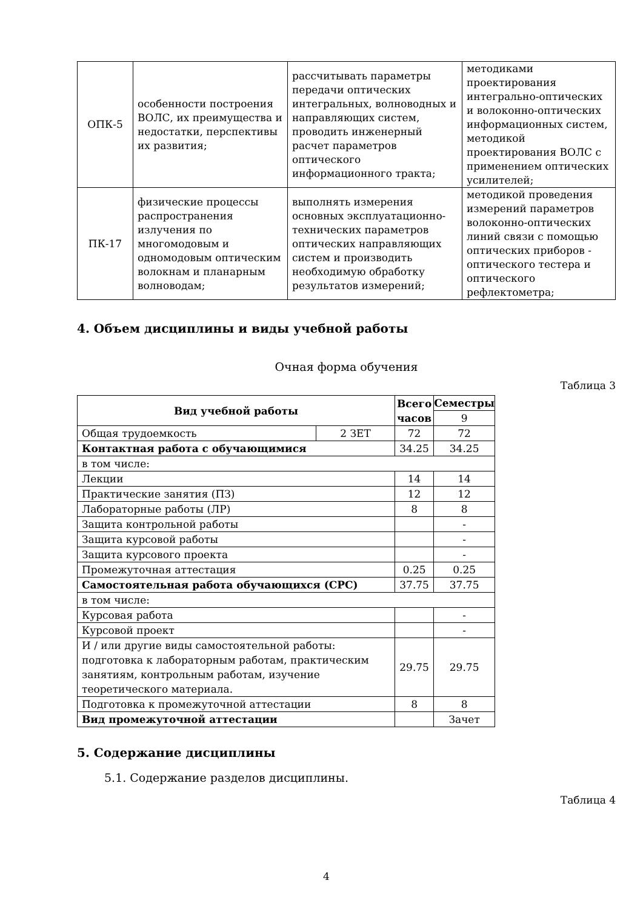| ОПК-5 | особенности построения ВОЛС, их преимущества и недостатки, перспективы их развития; | рассчитывать параметры передачи оптических интегральных, волноводных и направляющих систем, проводить инженерный расчет параметров оптического информационного тракта; | методиками проектирования интегрально-оптических и волоконно-оптических информационных систем, методикой проектирования ВОЛС с применением оптических усилителей; |
| ПК-17 | физические процессы распространения излучения по многомодовым и одномодовым оптическим волокнам и планарным волноводам; | выполнять измерения основных эксплуатационно-технических параметров оптических направляющих систем и производить необходимую обработку результатов измерений; | методикой проведения измерений параметров волоконно-оптических линий связи с помощью оптических приборов - оптического тестера и оптического рефлектометра; |
4. Объем дисциплины и виды учебной работы
Очная форма обучения
Таблица 3
| Вид учебной работы | | Всего часов | Семестры |
| --- | --- | --- | --- |
| | | | 9 |
| Общая трудоемкость | 2 ЗЕТ | 72 | 72 |
| Контактная работа с обучающимися | | 34.25 | 34.25 |
| в том числе: | | | |
| Лекции | | 14 | 14 |
| Практические занятия (ПЗ) | | 12 | 12 |
| Лабораторные работы (ЛР) | | 8 | 8 |
| Защита контрольной работы | | | - |
| Защита курсовой работы | | | - |
| Защита курсового проекта | | | - |
| Промежуточная аттестация | | 0.25 | 0.25 |
| Самостоятельная работа обучающихся (СРС) | | 37.75 | 37.75 |
| в том числе: | | | |
| Курсовая работа | | | - |
| Курсовой проект | | | - |
| И / или другие виды самостоятельной работы: подготовка к лабораторным работам, практическим занятиям, контрольным работам, изучение теоретического материала. | | 29.75 | 29.75 |
| Подготовка к промежуточной аттестации | | 8 | 8 |
| Вид промежуточной аттестации | | | Зачет |
5. Содержание дисциплины
5.1. Содержание разделов дисциплины.
Таблица 4
4